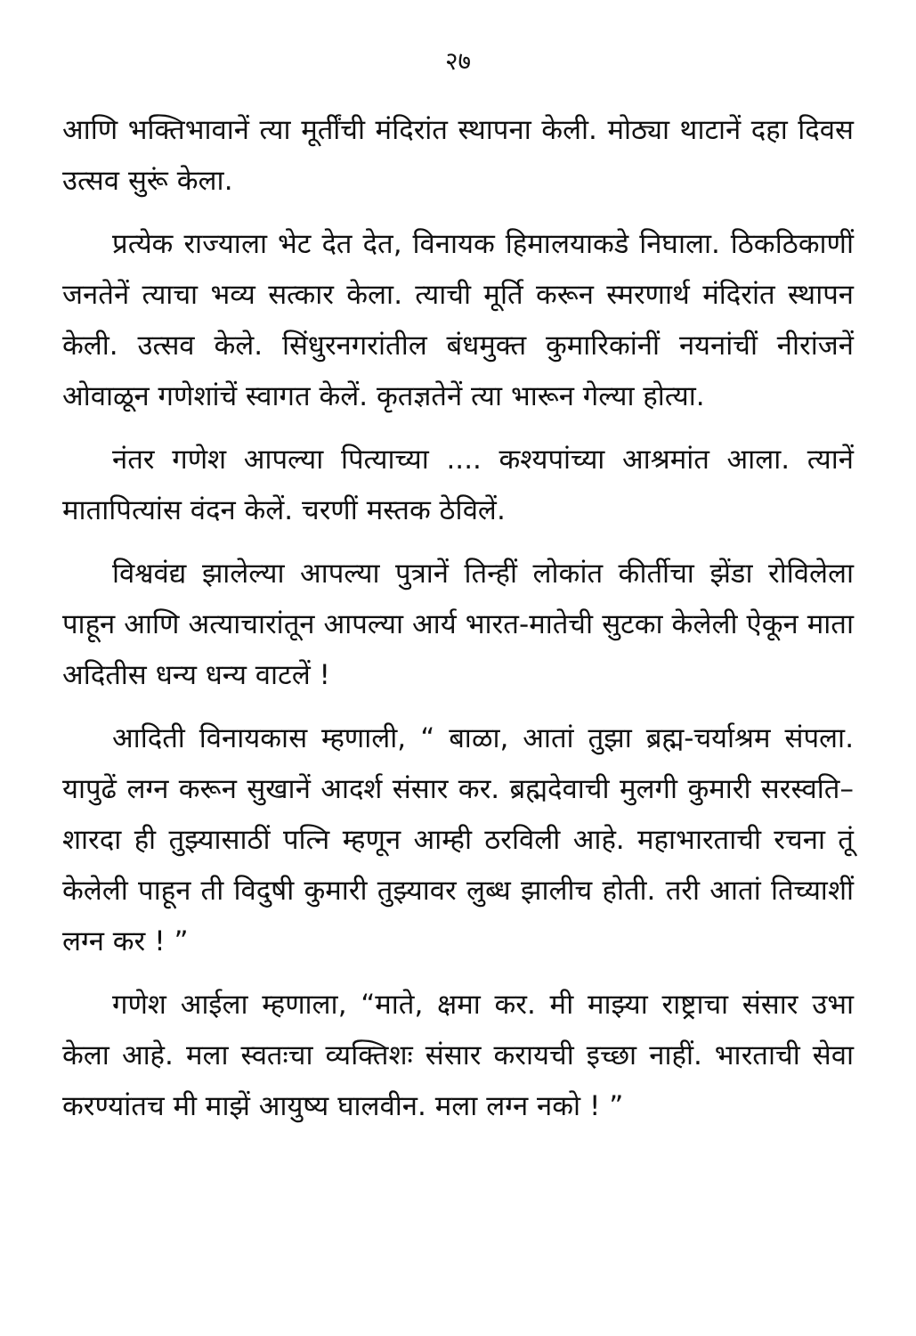२७
आणि भक्तिभावानें त्या मूर्तींची मंदिरांत स्थापना केली. मोठ्या थाटानें दहा दिवस उत्सव सुरूं केला.
प्रत्येक राज्याला भेट देत देत, विनायक हिमालयाकडे निघाला. ठिकठिकाणीं जनतेनें त्याचा भव्य सत्कार केला. त्याची मूर्ति करून स्मरणार्थ मंदिरांत स्थापन केली. उत्सव केले. सिंधुरनगरांतील बंधमुक्त कुमारिकांनीं नयनांचीं नीरांजनें ओवाळून गणेशांचें स्वागत केलें. कृतज्ञतेनें त्या भारून गेल्या होत्या.
नंतर गणेश आपल्या पित्याच्या .... कश्यपांच्या आश्रमांत आला. त्यानें मातापित्यांस वंदन केलें. चरणीं मस्तक ठेविलें.
विश्ववंद्य झालेल्या आपल्या पुत्रानें तिन्हीं लोकांत कीर्तीचा झेंडा रोविलेला पाहून आणि अत्याचारांतून आपल्या आर्य भारत-मातेची सुटका केलेली ऐकून माता अदितीस धन्य धन्य वाटलें !
आदिती विनायकास म्हणाली, “ बाळा, आतां तुझा ब्रह्म-चर्याश्रम संपला. यापुढें लग्न करून सुखानें आदर्श संसार कर. ब्रह्मदेवाची मुलगी कुमारी सरस्वति–शारदा ही तुझ्यासाठीं पत्नि म्हणून आम्ही ठरविली आहे. महाभारताची रचना तूं केलेली पाहून ती विदुषी कुमारी तुझ्यावर लुब्ध झालीच होती. तरी आतां तिच्याशीं लग्न कर ! ”
गणेश आईला म्हणाला, “माते, क्षमा कर. मी माझ्या राष्ट्राचा संसार उभा केला आहे. मला स्वतःचा व्यक्तिशः संसार करायची इच्छा नाहीं. भारताची सेवा करण्यांतच मी माझें आयुष्य घालवीन. मला लग्न नको ! ”